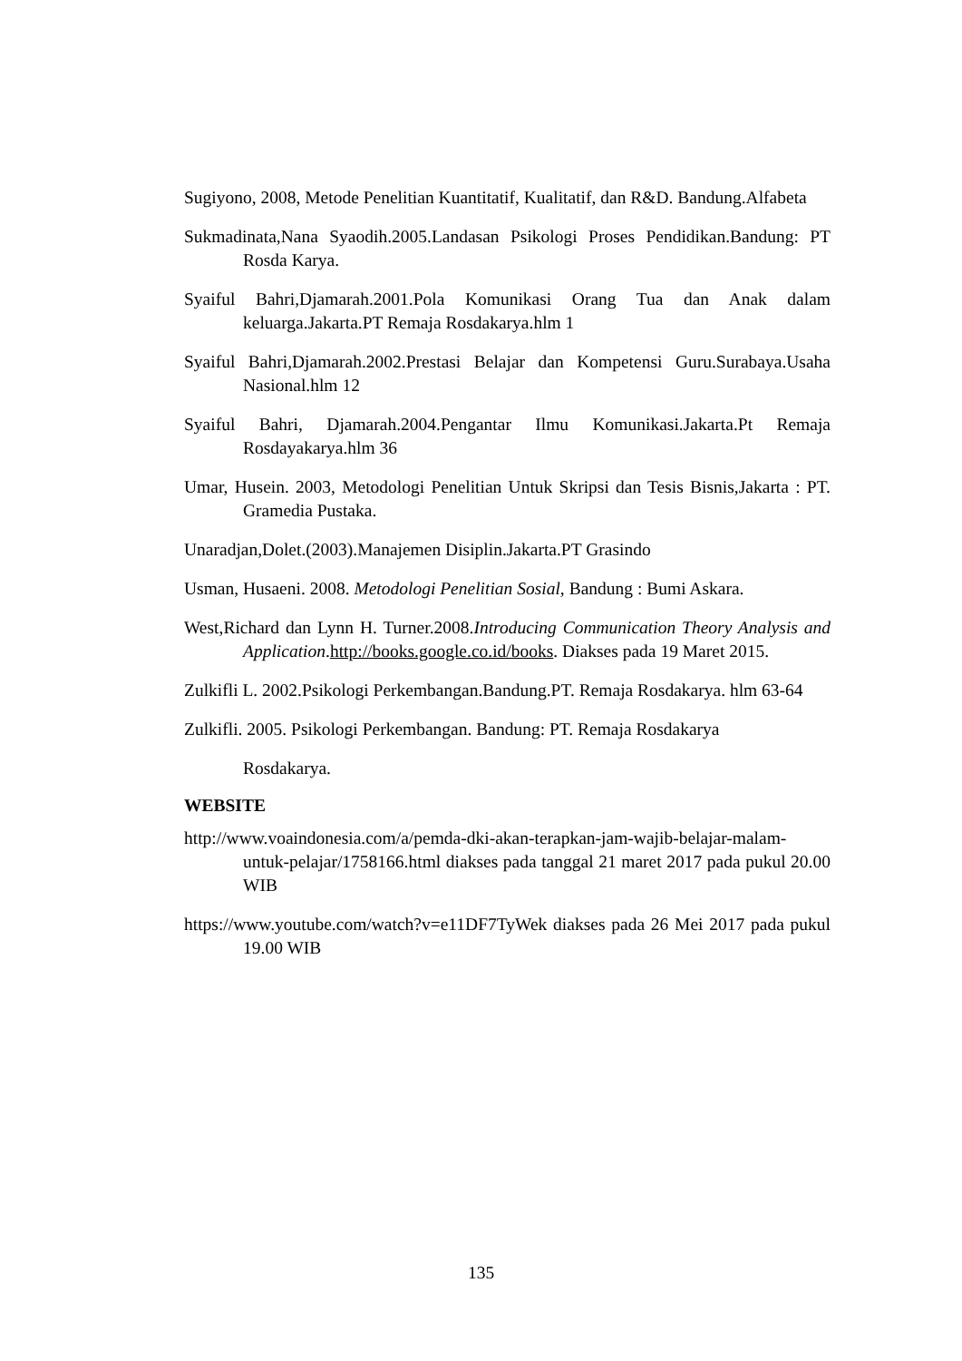Sugiyono, 2008, Metode Penelitian Kuantitatif, Kualitatif, dan R&D. Bandung.Alfabeta
Sukmadinata,Nana Syaodih.2005.Landasan Psikologi Proses Pendidikan.Bandung: PT Rosda Karya.
Syaiful Bahri,Djamarah.2001.Pola Komunikasi Orang Tua dan Anak dalam keluarga.Jakarta.PT Remaja Rosdakarya.hlm 1
Syaiful Bahri,Djamarah.2002.Prestasi Belajar dan Kompetensi Guru.Surabaya.Usaha Nasional.hlm 12
Syaiful Bahri, Djamarah.2004.Pengantar Ilmu Komunikasi.Jakarta.Pt Remaja Rosdayakarya.hlm 36
Umar, Husein. 2003, Metodologi Penelitian Untuk Skripsi dan Tesis Bisnis,Jakarta : PT. Gramedia Pustaka.
Unaradjan,Dolet.(2003).Manajemen Disiplin.Jakarta.PT Grasindo
Usman, Husaeni. 2008. Metodologi Penelitian Sosial, Bandung : Bumi Askara.
West,Richard dan Lynn H. Turner.2008.Introducing Communication Theory Analysis and Application.http://books.google.co.id/books. Diakses pada 19 Maret 2015.
Zulkifli L. 2002.Psikologi Perkembangan.Bandung.PT. Remaja Rosdakarya. hlm 63-64
Zulkifli. 2005. Psikologi Perkembangan. Bandung: PT. Remaja Rosdakarya
Rosdakarya.
WEBSITE
http://www.voaindonesia.com/a/pemda-dki-akan-terapkan-jam-wajib-belajar-malam-untuk-pelajar/1758166.html diakses pada tanggal 21 maret 2017 pada pukul 20.00 WIB
https://www.youtube.com/watch?v=e11DF7TyWek diakses pada 26 Mei 2017 pada pukul 19.00 WIB
135